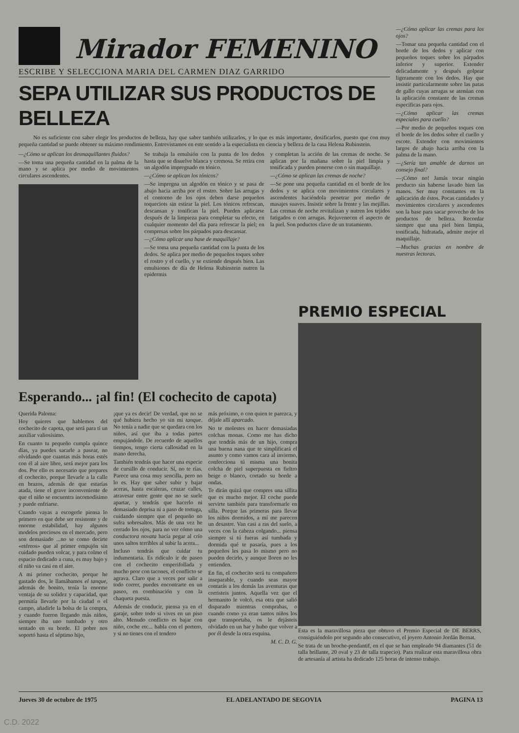Mirador FEMENINO
ESCRIBE Y SELECCIONA MARIA DEL CARMEN DIAZ GARRIDO
SEPA UTILIZAR SUS PRODUCTOS DE BELLEZA
No es suficiente con saber elegir los productos de belleza, hay que saber también utilizarlos, y lo que es más importante, dosificarlos, puesto que con muy pequeña cantidad se puede obtener su máximo rendimiento. Entrevistamos en este sentido a la especialista en ciencia y belleza de la casa Helena Rubinstein.
—¿Cómo se aplican los desmaquillantes fluidos?
—Se toma una pequeña cantidad en la palma de la mano y se aplica por medio de movimientos circulares ascendentes.
Se trabaja la emulsión con la punta de los dedos hasta que se disuelve blanca y cremosa. Se retira con un algodón impregnado en tónico.
—¿Cómo se aplican los tónicos?
—Se impregna un algodón en tónico y se pasa de abajo hacia arriba por el rostro. Sobre las arrugas y el contorno de los ojos deben darse pequeños toqueciots sin estirar la piel. Los tónicos refrescan, descansan y tonifican la piel. Pueden aplicarse después de la limpieza para completar su efecto, en cualquier momento del día para refrescar la piel; en compresas sobre los párpados para descansar.
—¿Cómo aplicar una base de maquillaje?
—Se toma una pequeña cantidad con la punta de los dedos. Se aplica por medio de pequeños toques sobre el rostro y el cuello, y se extiende después bien. Las emulsiones de día de Helena Rubinstein nutren la epidermis
y completan la acción de las cremas de noche. Se aplican por la mañana sobre la piel limpia y tonificada y pueden ponerse con o sin maquillaje.
—¿Cómo se aplican las cremas de noche?
—Se pone una pequeña cantidad en el borde de los dedos y se aplica con movimientos circulares y ascendentes haciéndola penetrar por medio de masajes suaves. Insistir sobre la frente y las mejillas. Las cremas de noche revitalizan y nutren los tejidos fatigados o con arrugas. Rejuvenecen el aspecto de la piel. Son poductos clave de un tratamiento.
Esperando... ¡al fin! (El cochecito de capota)
Querida Paloma:
Hoy quieres que hablemos del cochecito de capota, que será para tí un auxiliar valiosísimo.
En cuanto tu pequeño cumpla quince días, ya puedes sacarle a pasear, no olvidando que cuantas más horas estés con él al aire libre, será mejor para los dos. Por ello es necesario que prepares el cochecito, porque llevarle a la calle en brazos, además de que estarías atada, tiene el grave inconveniente de que el niño se encuentra incomodísimo y puede enfriarse.
Cuando vayas a escogerle piensa lo primero en que debe ser resistente y de enorme estabilidad, hay algunos modelos preciosos en el mercado, pero son demasiado ...no se como decirte «etéreos» que al primer empujón sin cuidado pueden volcar, y para colmo el espacio dedicado a cuna, es muy bajo y el niño va casi en el aire.
A mi primer cochecito, porque he gastado dos, le llamábamos el tanque, además de bonito, tenía la enorme ventaja de su solidez y capacidad, que permitía llevarle por la ciudad o el campo, añadirle la bolsa de la compra, y cuando fueron llegando más niños, siempre iba uno tumbado y otro sentado en su borde. El pobre nos soportó hasta el séptimo hijo,
¡que ya es decir! De verdad, que no se qué hubiera hecho yo sin mi tanque. No tenía a nadie que se quedara con los niños, así que iba a todas partes empujándole. De recuerdo de aquellos tiempos, tengo cierta callosidad en la mano derecha.
También tendrás que hacer una especie de cursillo de conducir. Sí, no te rías. Parece una cosa muy sencilla, pero no lo es. Hay que saber subir y bajar aceras, hasta escaleras, cruzar calles, atravesar entre gente que no se suele apartar, y tendrás que hacerlo ni demasiado deprisa ni a paso de tortuga, cuidando siempre que el pequeño no sufra sobresaltos. Más de una vez he cerrado los ojos, para no ver cómo una conductora novata hacía pegar al crío unos saltos terribles al subir la acera...
Incluso tendrás que cuidar tu indumentaria. Es ridículo ir de paseo con el cochecito emperifollada y mucho peor con tacones, el conflicto se agrava. Claro que a veces por salir a todo correr, puedes encontrarte en un paseo, en combinación y con la chaqueta puesta.
Además de conducir, piensa ya en el garaje, sobre todo si vives en un piso alto. Menudo conflicto es bajar con niño, coche etc... habla con el portero, y si no tienes con el tendero
más próximo, o con quien te parezca, y déjale allí aparcado.
No te molestes en hacer demasiadas colchas monas. Como me has dicho que tendrás más de un hijo, compra una buena nana que te simplificará el asunto y como vamos cara al invierno, confecciona tú misma una bonita colcha de piel superpuesta en fieltro beige o blanco, cortado su borde a ondas.
Te dirán quizá que compres una sillita que es mucho mejor. El coche puede servirte también para transformarle en silla. Porque las primeras para llevar los niños dormidos, a mí me parecen un desastre. Van casi a ras del suelo, a veces con la cabeza colgando... piensa siempre si tú fueras así tumbada y dormida qué te pasaría, pues a los pequeños les pasa lo mismo pero no pueden decirlo, y aunque lloren no les entienden.
En fin, el cochecito será tu compañero inseparable, y cuando seas mayor contarás a los demás las aventuras que corristeis juntos. Aquella vez que el hermanito le volcó, esa otra que salió disparado mientras comprabas, o cuando como ya eran tantos niños los que transportaba, os le dejásteis olvidado en un bar y hubo que volver a por él desde la otra esquina.
M. C. D. G.
—¿Cómo aplicar las cremas para los ojos?
—Tomar una pequeña cantidad con el borde de los dedos y aplicar con pequeños toques sobre los párpados inferior y superior. Extender delicadamente y después golpear ligeramente con los dedos. Hay que insistir particularmente sobre las patas de gallo cuyas arrugas se atenúan con la aplicación constante de las cremas específicas para ojos.
—¿Cómo aplicar las cremas especiales para cuello?
—Por medio de pequeños toques con el borde de los dedos sobre el cuello y escote. Extender con movimientos largos de abajo hacia arriba con la palma de la mano.
—¿Sería tan amable de darnos un consejo final?
—¡Cómo no! Jamás tocar ningún producto sin haberse lavado bien las manos. Ser muy constantes en la aplicación de éstos. Pocas cantidades y movimientos circulares y ascendentes son la base para sacar provecho de los productos de belleza. Recordar siempre que una piel bien limpia, tonificada, hidratada, admite mejor el maquillaje.
—Muchas gracias en nombre de nuestras lectoras.
PREMIO ESPECIAL
Esta es la maravillosa pieza que obtuvo el Premio Especial de DE BERRS, consiguiéndolo por segundo año consecutivo, el joyero Antonio Jordán Bernat.
Se trata de un broche-pendantif, en el que se han empleado 94 diamantes (51 de talla brillante, 20 oval y 23 de talla trapecio). Para realizar esta maravillosa obra de artesanía al artista ha dedicado 125 horas de intenso trabajo.
Jueves 30 de octubre de 1975 EL ADELANTADO DE SEGOVIA PAGINA 13
C.D. 2022